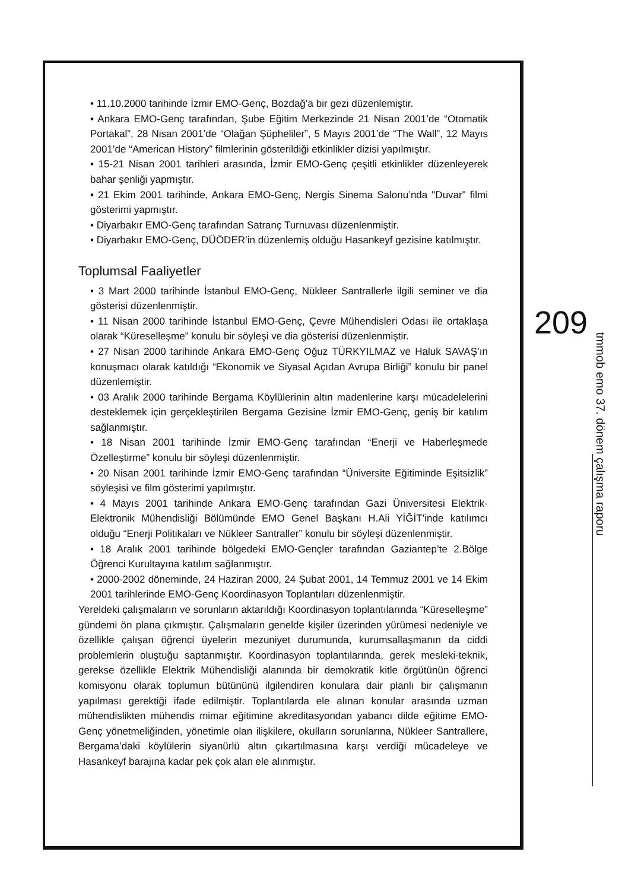• 11.10.2000 tarihinde İzmir EMO-Genç, Bozdağ’a bir gezi düzenlemiştir.
• Ankara EMO-Genç tarafından, Şube Eğitim Merkezinde 21 Nisan 2001’de “Otomatik Portakal”, 28 Nisan 2001’de “Olağan Şüpheliler”, 5 Mayıs 2001’de “The Wall”, 12 Mayıs 2001’de “American History” filmlerinin gösterildiği etkinlikler dizisi yapılmıştır.
• 15-21 Nisan 2001 tarihleri arasında, İzmir EMO-Genç çeşitli etkinlikler düzenleyerek bahar şenliği yapmıştır.
• 21 Ekim 2001 tarihinde, Ankara EMO-Genç, Nergis Sinema Salonu’nda "Duvar" filmi gösterimi yapmıştır.
• Diyarbakır EMO-Genç tarafından Satranç Turnuvası düzenlenmiştir.
• Diyarbakır EMO-Genç, DÜÖDER’in düzenlemiş olduğu Hasankeyf gezisine katılmıştır.
Toplumsal Faaliyetler
• 3 Mart 2000 tarihinde İstanbul EMO-Genç, Nükleer Santrallerle ilgili seminer ve dia gösterisi düzenlenmiştir.
• 11 Nisan 2000 tarihinde İstanbul EMO-Genç, Çevre Mühendisleri Odası ile ortaklaşa olarak “Küreselleşme” konulu bir söyleşi ve dia gösterisi düzenlenmiştir.
• 27 Nisan 2000 tarihinde Ankara EMO-Genç Oğuz TÜRKYILMAZ ve Haluk SAVAŞ’ın konuşmacı olarak katıldığı “Ekonomik ve Siyasal Açıdan Avrupa Birliği” konulu bir panel düzenlemiştir.
• 03 Aralık 2000 tarihinde Bergama Köylülerinin altın madenlerine karşı mücadelelerini desteklemek için gerçekleştirilen Bergama Gezisine İzmir EMO-Genç, geniş bir katılım sağlanmıştır.
• 18 Nisan 2001 tarihinde İzmir EMO-Genç tarafından “Enerji ve Haberleşmede Özelleştirme” konulu bir söyleşi düzenlenmiştir.
• 20 Nisan 2001 tarihinde İzmir EMO-Genç tarafından “Üniversite Eğitiminde Eşitsizlik” söyleşisi ve film gösterimi yapılmıştır.
• 4 Mayıs 2001 tarihinde Ankara EMO-Genç tarafından Gazi Üniversitesi Elektrik- Elektronik Mühendisliği Bölümünde EMO Genel Başkanı H.Ali YİĞİT’inde katılımcı olduğu “Enerji Politikaları ve Nükleer Santraller” konulu bir söyleşi düzenlenmiştir.
• 18 Aralık 2001 tarihinde bölgedeki EMO-Gençler tarafından Gaziantep’te 2.Bölge Öğrenci Kurultayına katılım sağlanmıştır.
• 2000-2002 döneminde, 24 Haziran 2000, 24 Şubat 2001, 14 Temmuz 2001 ve 14 Ekim 2001 tarihlerinde EMO-Genç Koordinasyon Toplantıları düzenlenmiştir.
Yereldeki çalışmaların ve sorunların aktarıldığı Koordinasyon toplantılarında “Küreselleşme” gündemi ön plana çıkmıştır. Çalışmaların genelde kişiler üzerinden yürümesi nedeniyle ve özellikle çalışan öğrenci üyelerin mezuniyet durumunda, kurumsallaşmanın da ciddi problemlerin oluştuğu saptanmıştır. Koordinasyon toplantılarında, gerek mesleki-teknik, gerekse özellikle Elektrik Mühendisliği alanında bir demokratik kitle örgütünün öğrenci komisyonu olarak toplumun bütününü ilgilendiren konulara dair planlı bir çalışmanın yapılması gerektiği ifade edilmiştir. Toplantılarda ele alınan konular arasında uzman mühendislikten mühendis mimar eğitimine akreditasyondan yabancı dilde eğitime EMO-Genç yönetmeliğinden, yönetimle olan ilişkilere, okulların sorunlarına, Nükleer Santrallere, Bergama’daki köylülerin siyanürlü altın çıkartılmasına karşı verdiği mücadeleye ve Hasankeyf barajına kadar pek çok alan ele alınmıştır.
209
tmmob emo 37. dönem çalışma raporu